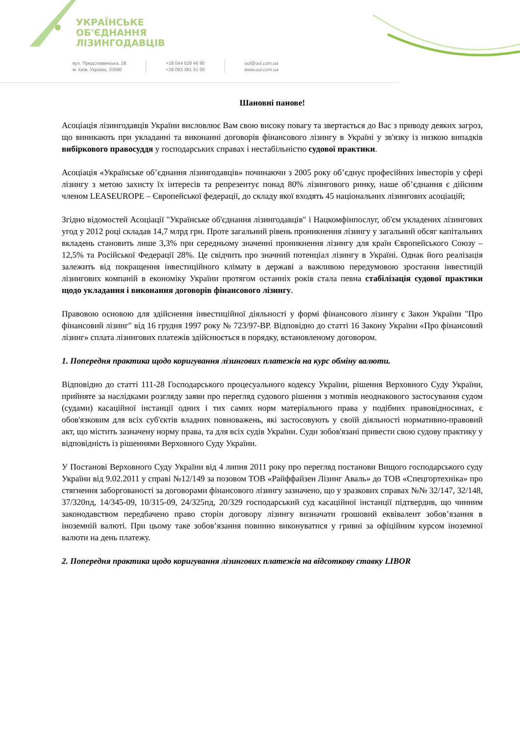УКРАЇНСЬКЕ
ОБ'ЄДНАННЯ
ЛІЗИНГОДАВЦІВ
вул. Предславинська, 28
м. Київ, Україна, 03680
+38 044 529 46 90
+38 093 381 51 00
uul@uul.com.ua
www.uul.com.ua
Шановні панове!
Асоціація лізингодавців України висловлює Вам свою високу повагу та звертається до Вас з приводу деяких загроз, що виникають при укладанні та виконанні договорів фінансового лізингу в Україні у зв'язку із низкою випадків вибіркового правосуддя у господарських справах і нестабільністю судової практики.
Асоціація «Українське об’єднання лізингодавців» починаючи з 2005 року об’єднує професійних інвесторів у сфері лізингу з метою захисту їх інтересів та репрезентує понад 80% лізингового ринку, наше об’єднання є дійсним членом LEASEUROPE – Європейської федерації, до складу якої входять 45 національних лізингових асоціацій;
Згідно відомостей Асоціації "Українське об'єднання лізингодавців" і Нацкомфінпослуг, об'єм укладених лізингових угод у 2012 році складав 14,7 млрд грн. Проте загальний рівень проникнення лізингу у загальний обсяг капітальних вкладень становить лише 3,3% при середньому значенні проникнення лізингу для країн Європейського Союзу – 12,5% та Російської Федерації 28%. Це свідчить про значний потенціал лізингу в Україні. Однак його реалізація залежить від покращення інвестиційного клімату в державі а важливою передумовою зростання інвестицій лізингових компаній в економіку України протягом останніх років стала певна стабілізація судової практики щодо укладання і виконання договорів фінансового лізингу.
Правовою основою для здійснення інвестиційної діяльності у формі фінансового лізингу є Закон України "Про фінансовий лізинг" від 16 грудня 1997 року № 723/97-ВР. Відповідно до статті 16 Закону України «Про фінансовий лізинг» сплата лізингових платежів здійснюється в порядку, встановленому договором.
1. Попередня практика щодо коригування лізингових платежів на курс обміну валюти.
Відповідно до статті 111-28 Господарського процесуального кодексу України, рішення Верховного Суду України, прийняте за наслідками розгляду заяви про перегляд судового рішення з мотивів неоднакового застосування судом (судами) касаційної інстанції одних і тих самих норм матеріального права у подібних правовідносинах, є обов'язковим для всіх суб'єктів владних повноважень, які застосовують у своїй діяльності нормативно-правовий акт, що містить зазначену норму права, та для всіх судів України. Суди зобов'язані привести свою судову практику у відповідність із рішеннями Верховного Суду України.
У Постанові Верховного Суду України від 4 липня 2011 року про перегляд постанови Вищого господарського суду України від 9.02.2011 у справі №12/149 за позовом ТОВ «Райффайзен Лізинг Аваль» до ТОВ «Спецгортехніка» про стягнення заборгованості за договорами фінансового лізингу зазначено, що у зразкових справах №№ 32/147, 32/148, 37/320пд, 14/345-09, 10/315-09, 24/325пд, 20/329 господарський суд касаційної інстанції підтвердив, що чинним законодавством передбачено право сторін договору лізингу визначати грошовий еквівалент зобов’язання в іноземній валюті. При цьому таке зобов’язання повинно виконуватися у гривні за офіційним курсом іноземної валюти на день платежу.
2. Попередня практика щодо коригування лізингових платежів на відсоткову ставку LIBOR